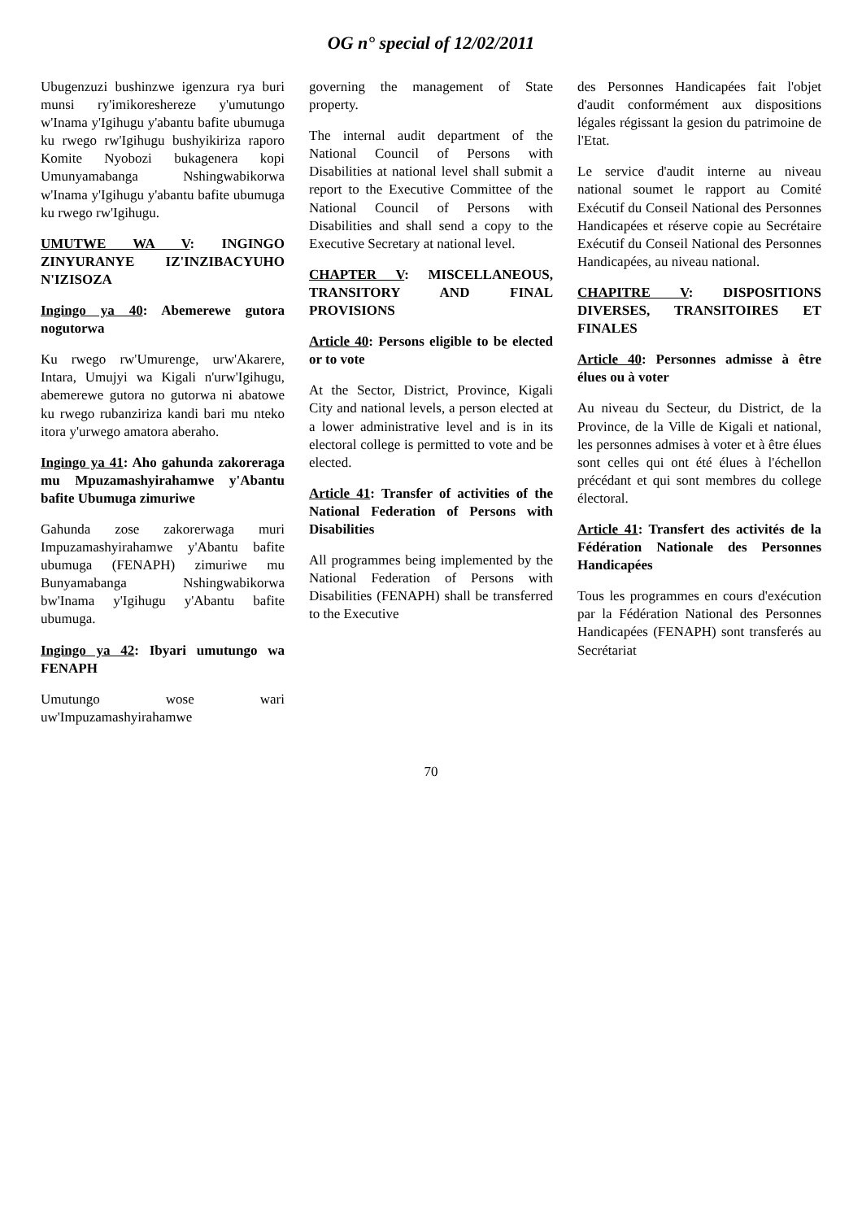OG n° special of 12/02/2011
Ubugenzuzi bushinzwe igenzura rya buri munsi ry'imikoreshereze y'umutungo w'Inama y'Igihugu y'abantu bafite ubumuga ku rwego rw'Igihugu bushyikiriza raporo Komite Nyobozi bukagenera kopi Umunyamabanga Nshingwabikorwa w'Inama y'Igihugu y'abantu bafite ubumuga ku rwego rw'Igihugu.
UMUTWE WA V: INGINGO ZINYURANYE IZ'INZIBACYUHO N'IZISOZA
Ingingo ya 40: Abemerewe gutora nogutorwa
Ku rwego rw'Umurenge, urw'Akarere, Intara, Umujyi wa Kigali n'urw'Igihugu, abemerewe gutora no gutorwa ni abatowe ku rwego rubanziriza kandi bari mu nteko itora y'urwego amatora aberaho.
Ingingo ya 41: Aho gahunda zakoreraga mu Mpuzamashyirahamwe y'Abantu bafite Ubumuga zimuriwe
Gahunda zose zakorerwaga muri Impuzamashyirahamwe y'Abantu bafite ubumuga (FENAPH) zimuriwe mu Bunyamabanga Nshingwabikorwa bw'Inama y'Igihugu y'Abantu bafite ubumuga.
Ingingo ya 42: Ibyari umutungo wa FENAPH
Umutungo wose wari uw'Impuzamashyirahamwe
governing the management of State property.
The internal audit department of the National Council of Persons with Disabilities at national level shall submit a report to the Executive Committee of the National Council of Persons with Disabilities and shall send a copy to the Executive Secretary at national level.
CHAPTER V: MISCELLANEOUS, TRANSITORY AND FINAL PROVISIONS
Article 40: Persons eligible to be elected or to vote
At the Sector, District, Province, Kigali City and national levels, a person elected at a lower administrative level and is in its electoral college is permitted to vote and be elected.
Article 41: Transfer of activities of the National Federation of Persons with Disabilities
All programmes being implemented by the National Federation of Persons with Disabilities (FENAPH) shall be transferred to the Executive
des Personnes Handicapées fait l'objet d'audit conformément aux dispositions légales régissant la gesion du patrimoine de l'Etat.
Le service d'audit interne au niveau national soumet le rapport au Comité Exécutif du Conseil National des Personnes Handicapées et réserve copie au Secrétaire Exécutif du Conseil National des Personnes Handicapées, au niveau national.
CHAPITRE V: DISPOSITIONS DIVERSES, TRANSITOIRES ET FINALES
Article 40: Personnes admisse à être élues ou à voter
Au niveau du Secteur, du District, de la Province, de la Ville de Kigali et national, les personnes admises à voter et à être élues sont celles qui ont été élues à l'échellon précédant et qui sont membres du college électoral.
Article 41: Transfert des activités de la Fédération Nationale des Personnes Handicapées
Tous les programmes en cours d'exécution par la Fédération National des Personnes Handicapées (FENAPH) sont transferés au Secrétariat
70